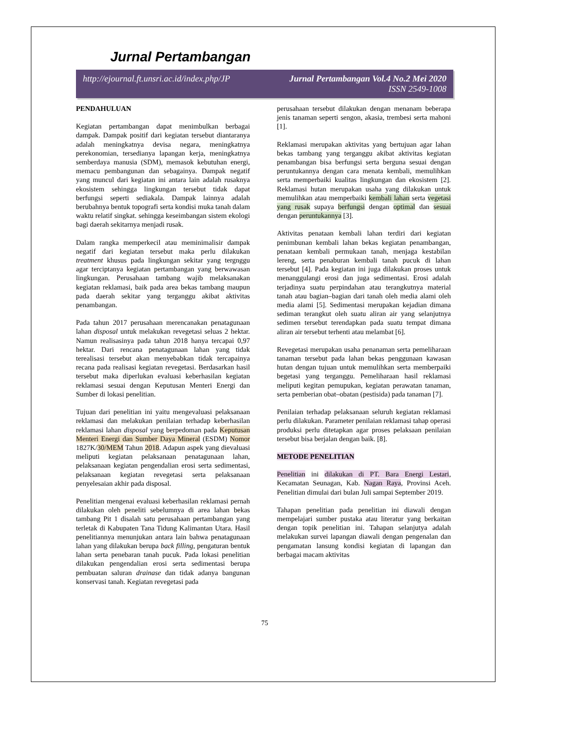Jurnal Pertambangan
http://ejournal.ft.unsri.ac.id/index.php/JP
Jurnal Pertambangan Vol.4 No.2 Mei 2020
ISSN 2549-1008
PENDAHULUAN
Kegiatan pertambangan dapat menimbulkan berbagai dampak. Dampak positif dari kegiatan tersebut diantaranya adalah meningkatnya devisa negara, meningkatnya perekonomian, tersedianya lapangan kerja, meningkatnya semberdaya manusia (SDM), memasok kebutuhan energi, memacu pembangunan dan sebagainya. Dampak negatif yang muncul dari kegiatan ini antara lain adalah rusaknya ekosistem sehingga lingkungan tersebut tidak dapat berfungsi seperti sediakala. Dampak lainnya adalah berubahnya bentuk topografi serta kondisi muka tanah dalam waktu relatif singkat. sehingga keseimbangan sistem ekologi bagi daerah sekitarnya menjadi rusak.
Dalam rangka memperkecil atau meminimalisir dampak negatif dari kegiatan tersebut maka perlu dilakukan treatment khusus pada lingkungan sekitar yang tergnggu agar terciptanya kegiatan pertambangan yang berwawasan lingkungan. Perusahaan tambang wajib melaksanakan kegiatan reklamasi, baik pada area bekas tambang maupun pada daerah sekitar yang terganggu akibat aktivitas penambangan.
Pada tahun 2017 perusahaan merencanakan penatagunaan lahan disposal untuk melakukan revegetasi seluas 2 hektar. Namun realisasinya pada tahun 2018 hanya tercapai 0,97 hektar. Dari rencana penatagunaan lahan yang tidak terealisasi tersebut akan menyebabkan tidak tercapainya recana pada realisasi kegiatan revegetasi. Berdasarkan hasil tersebut maka diperlukan evaluasi keberhasilan kegiatan reklamasi sesuai dengan Keputusan Menteri Energi dan Sumber di lokasi penelitian.
Tujuan dari penelitian ini yaitu mengevaluasi pelaksanaan reklamasi dan melakukan penilaian terhadap keberhasilan reklamasi lahan disposal yang berpedoman pada Keputusan Menteri Energi dan Sumber Daya Mineral (ESDM) Nomor 1827K/30/MEM Tahun 2018. Adapun aspek yang dievaluasi meliputi kegiatan pelaksanaan penatagunaan lahan, pelaksanaan kegiatan pengendalian erosi serta sedimentasi, pelaksanaan kegiatan revegetasi serta pelaksanaan penyelesaian akhir pada disposal.
Penelitian mengenai evaluasi keberhasilan reklamasi pernah dilakukan oleh peneliti sebelumnya di area lahan bekas tambang Pit 1 disalah satu perusahaan pertambangan yang terletak di Kabupaten Tana Tidung Kalimantan Utara. Hasil penelitiannya menunjukan antara lain bahwa penatagunaan lahan yang dilakukan berupa back filling, pengaturan bentuk lahan serta penebaran tanah pucuk. Pada lokasi penelitian dilakukan pengendalian erosi serta sedimentasi berupa pembuatan saluran drainase dan tidak adanya bangunan konservasi tanah. Kegiatan revegetasi pada
perusahaan tersebut dilakukan dengan menanam beberapa jenis tanaman seperti sengon, akasia, trembesi serta mahoni [1].
Reklamasi merupakan aktivitas yang bertujuan agar lahan bekas tambang yang terganggu akibat aktivitas kegiatan penambangan bisa berfungsi serta berguna sesuai dengan peruntukannya dengan cara menata kembali, memulihkan serta memperbaiki kualitas lingkungan dan ekosistem [2]. Reklamasi hutan merupakan usaha yang dilakukan untuk memulihkan atau memperbaiki kembali lahan serta vegetasi yang rusak supaya berfungsi dengan optimal dan sesuai dengan peruntukannya [3].
Aktivitas penataan kembali lahan terdiri dari kegiatan penimbunan kembali lahan bekas kegiatan penambangan, penataan kembali permukaan tanah, menjaga kestabilan lereng, serta penaburan kembali tanah pucuk di lahan tersebut [4]. Pada kegiatan ini juga dilakukan proses untuk menanggulangi erosi dan juga sedimentasi. Erosi adalah terjadinya suatu perpindahan atau terangkutnya material tanah atau bagian–bagian dari tanah oleh media alami oleh media alami [5]. Sedimentasi merupakan kejadian dimana sediman terangkut oleh suatu aliran air yang selanjutnya sedimen tersebut terendapkan pada suatu tempat dimana aliran air tersebut terhenti atau melambat [6].
Revegetasi merupakan usaha penanaman serta pemeliharaan tanaman tersebut pada lahan bekas penggunaan kawasan hutan dengan tujuan untuk memulihkan serta memberpaiki begetasi yang terganggu. Pemeliharaan hasil reklamasi meliputi kegitan pemupukan, kegiatan perawatan tanaman, serta pemberian obat–obatan (pestisida) pada tanaman [7].
Penilaian terhadap pelaksanaan seluruh kegiatan reklamasi perlu dilakukan. Parameter penilaian reklamasi tahap operasi produksi perlu ditetapkan agar proses pelaksaan penilaian tersebut bisa berjalan dengan baik. [8].
METODE PENELITIAN
Penelitian ini dilakukan di PT. Bara Energi Lestari, Kecamatan Seunagan, Kab. Nagan Raya, Provinsi Aceh. Penelitian dimulai dari bulan Juli sampai September 2019.
Tahapan penelitian pada penelitian ini diawali dengan mempelajari sumber pustaka atau literatur yang berkaitan dengan topik penelitian ini. Tahapan selanjutya adalah melakukan survei lapangan diawali dengan pengenalan dan pengamatan lansung kondisi kegiatan di lapangan dan berbagai macam aktivitas
75